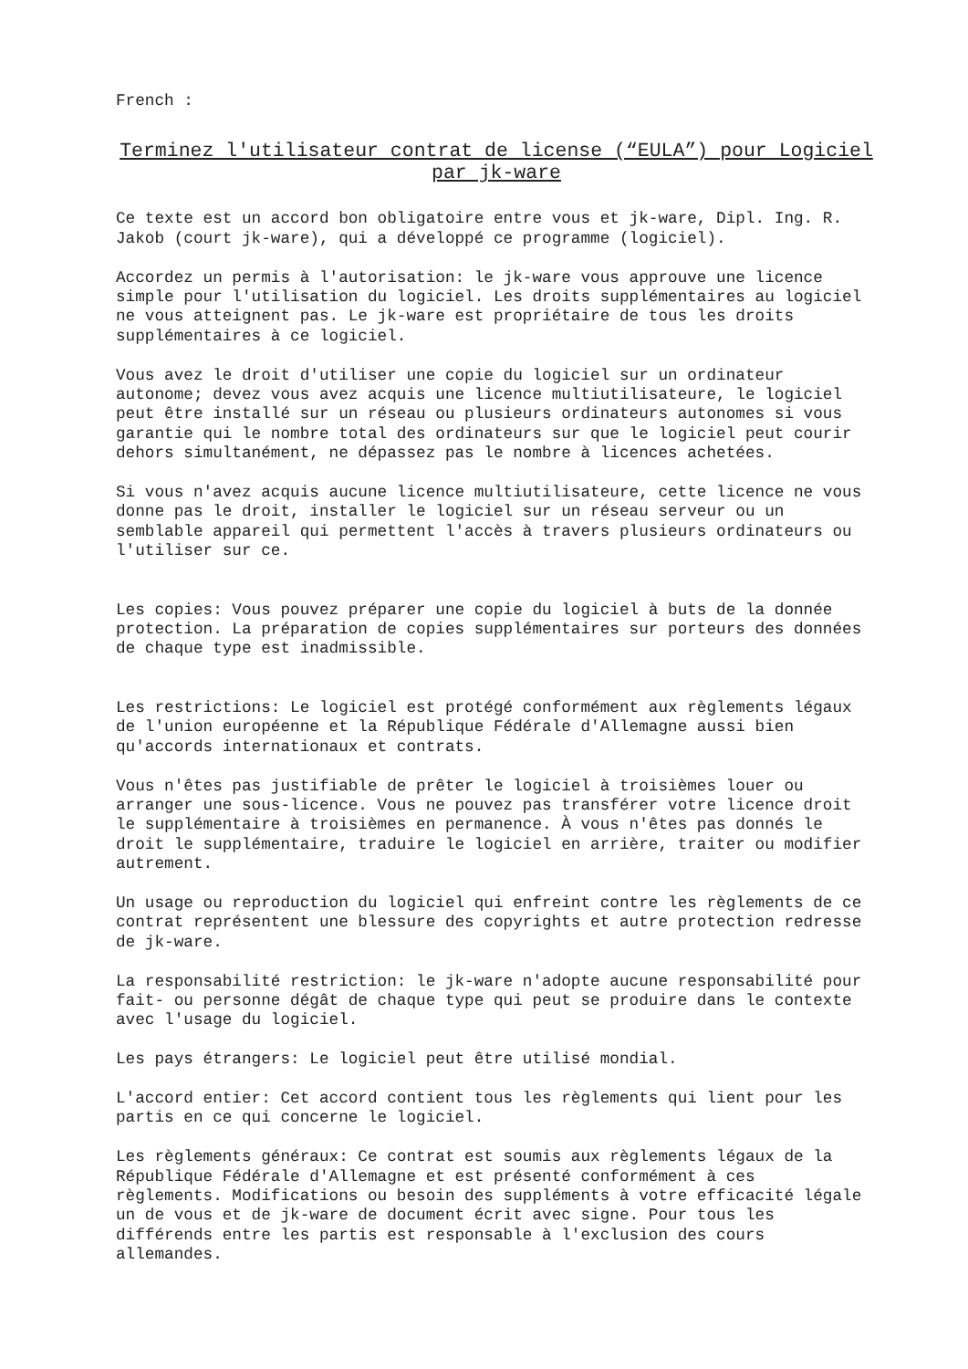French :
Terminez l'utilisateur contrat de license (“EULA”) pour Logiciel par jk-ware
Ce texte est un accord bon obligatoire entre vous et jk-ware, Dipl. Ing. R. Jakob (court jk-ware), qui a développé ce programme (logiciel).
Accordez un permis à l'autorisation: le jk-ware vous approuve une licence simple pour l'utilisation du logiciel. Les droits supplémentaires au logiciel ne vous atteignent pas. Le jk-ware est propriétaire de tous les droits supplémentaires à ce logiciel.
Vous avez le droit d'utiliser une copie du logiciel sur un ordinateur autonome; devez vous avez acquis une licence multiutilisateure, le logiciel peut être installé sur un réseau ou plusieurs ordinateurs autonomes si vous garantie qui le nombre total des ordinateurs sur que le logiciel peut courir dehors simultanément, ne dépassez pas le nombre à licences achetées.
Si vous n'avez acquis aucune licence multiutilisateure, cette licence ne vous donne pas le droit, installer le logiciel sur un réseau serveur ou un semblable appareil qui permettent l'accès à travers plusieurs ordinateurs ou l'utiliser sur ce.
Les copies: Vous pouvez préparer une copie du logiciel à buts de la donnée protection. La préparation de copies supplémentaires sur porteurs des données de chaque type est inadmissible.
Les restrictions: Le logiciel est protégé conformément aux règlements légaux de l'union européenne et la République Fédérale d'Allemagne aussi bien qu'accords internationaux et contrats.
Vous n'êtes pas justifiable de prêter le logiciel à troisièmes louer ou arranger une sous-licence. Vous ne pouvez pas transférer votre licence droit le supplémentaire à troisièmes en permanence. À vous n'êtes pas donnés le droit le supplémentaire, traduire le logiciel en arrière, traiter ou modifier autrement.
Un usage ou reproduction du logiciel qui enfreint contre les règlements de ce contrat représentent une blessure des copyrights et autre protection redresse de jk-ware.
La responsabilité restriction: le jk-ware n'adopte aucune responsabilité pour fait- ou personne dégât de chaque type qui peut se produire dans le contexte avec l'usage du logiciel.
Les pays étrangers: Le logiciel peut être utilisé mondial.
L'accord entier: Cet accord contient tous les règlements qui lient pour les partis en ce qui concerne le logiciel.
Les règlements généraux: Ce contrat est soumis aux règlements légaux de la République Fédérale d'Allemagne et est présenté conformément à ces règlements. Modifications ou besoin des suppléments à votre efficacité légale un de vous et de jk-ware de document écrit avec signe. Pour tous les différends entre les partis est responsable à l'exclusion des cours allemandes.